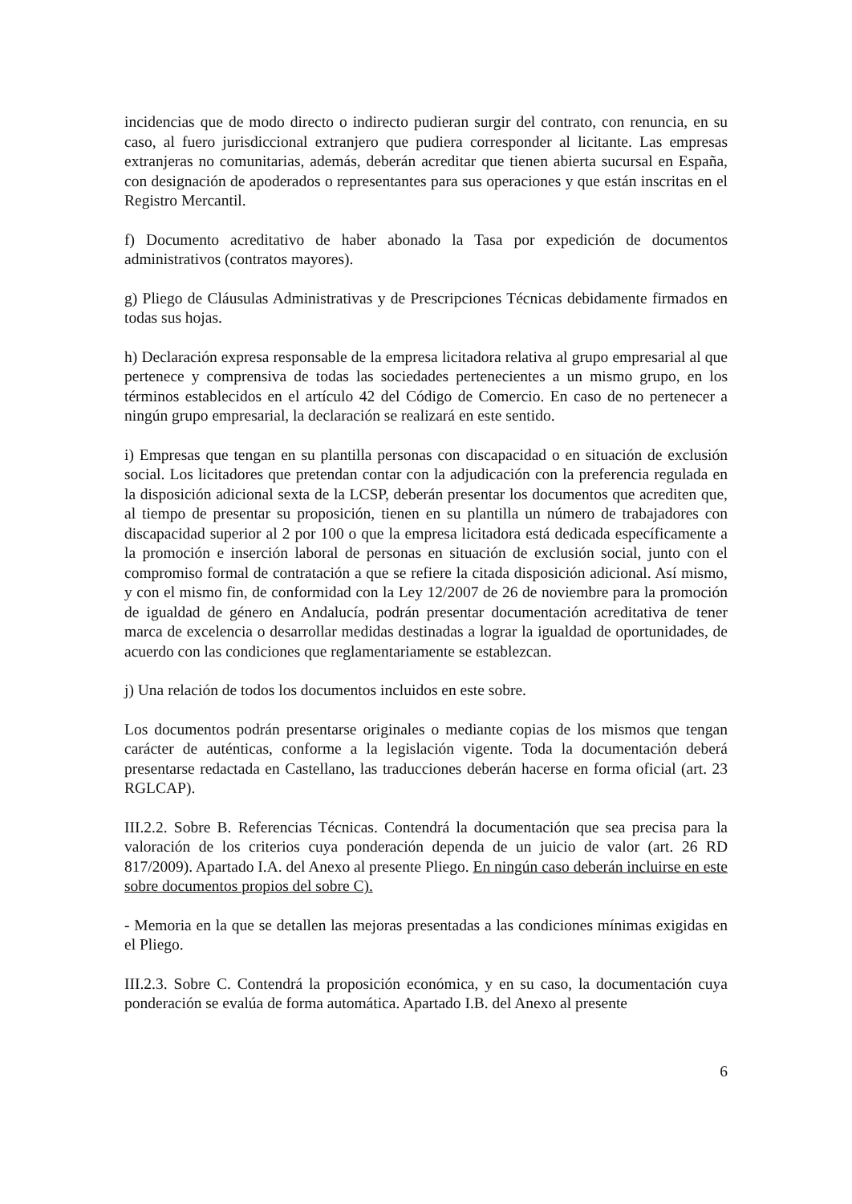incidencias que de modo directo o indirecto pudieran surgir del contrato, con renuncia, en su caso, al fuero jurisdiccional extranjero que pudiera corresponder al licitante. Las empresas extranjeras no comunitarias, además, deberán acreditar que tienen abierta sucursal en España, con designación de apoderados o representantes para sus operaciones y que están inscritas en el Registro Mercantil.
f) Documento acreditativo de haber abonado la Tasa por expedición de documentos administrativos (contratos mayores).
g) Pliego de Cláusulas Administrativas y de Prescripciones Técnicas debidamente firmados en todas sus hojas.
h) Declaración expresa responsable de la empresa licitadora relativa al grupo empresarial al que pertenece y comprensiva de todas las sociedades pertenecientes a un mismo grupo, en los términos establecidos en el artículo 42 del Código de Comercio. En caso de no pertenecer a ningún grupo empresarial, la declaración se realizará en este sentido.
i) Empresas que tengan en su plantilla personas con discapacidad o en situación de exclusión social. Los licitadores que pretendan contar con la adjudicación con la preferencia regulada en la disposición adicional sexta de la LCSP, deberán presentar los documentos que acrediten que, al tiempo de presentar su proposición, tienen en su plantilla un número de trabajadores con discapacidad superior al 2 por 100 o que la empresa licitadora está dedicada específicamente a la promoción e inserción laboral de personas en situación de exclusión social, junto con el compromiso formal de contratación a que se refiere la citada disposición adicional. Así mismo, y con el mismo fin, de conformidad con la Ley 12/2007 de 26 de noviembre para la promoción de igualdad de género en Andalucía, podrán presentar documentación acreditativa de tener marca de excelencia o desarrollar medidas destinadas a lograr la igualdad de oportunidades, de acuerdo con las condiciones que reglamentariamente se establezcan.
j) Una relación de todos los documentos incluidos en este sobre.
Los documentos podrán presentarse originales o mediante copias de los mismos que tengan carácter de auténticas, conforme a la legislación vigente. Toda la documentación deberá presentarse redactada en Castellano, las traducciones deberán hacerse en forma oficial (art. 23 RGLCAP).
III.2.2. Sobre B. Referencias Técnicas. Contendrá la documentación que sea precisa para la valoración de los criterios cuya ponderación dependa de un juicio de valor (art. 26 RD 817/2009). Apartado I.A. del Anexo al presente Pliego. En ningún caso deberán incluirse en este sobre documentos propios del sobre C).
- Memoria en la que se detallen las mejoras presentadas a las condiciones mínimas exigidas en el Pliego.
III.2.3. Sobre C. Contendrá la proposición económica, y en su caso, la documentación cuya ponderación se evalúa de forma automática. Apartado I.B. del Anexo al presente
6